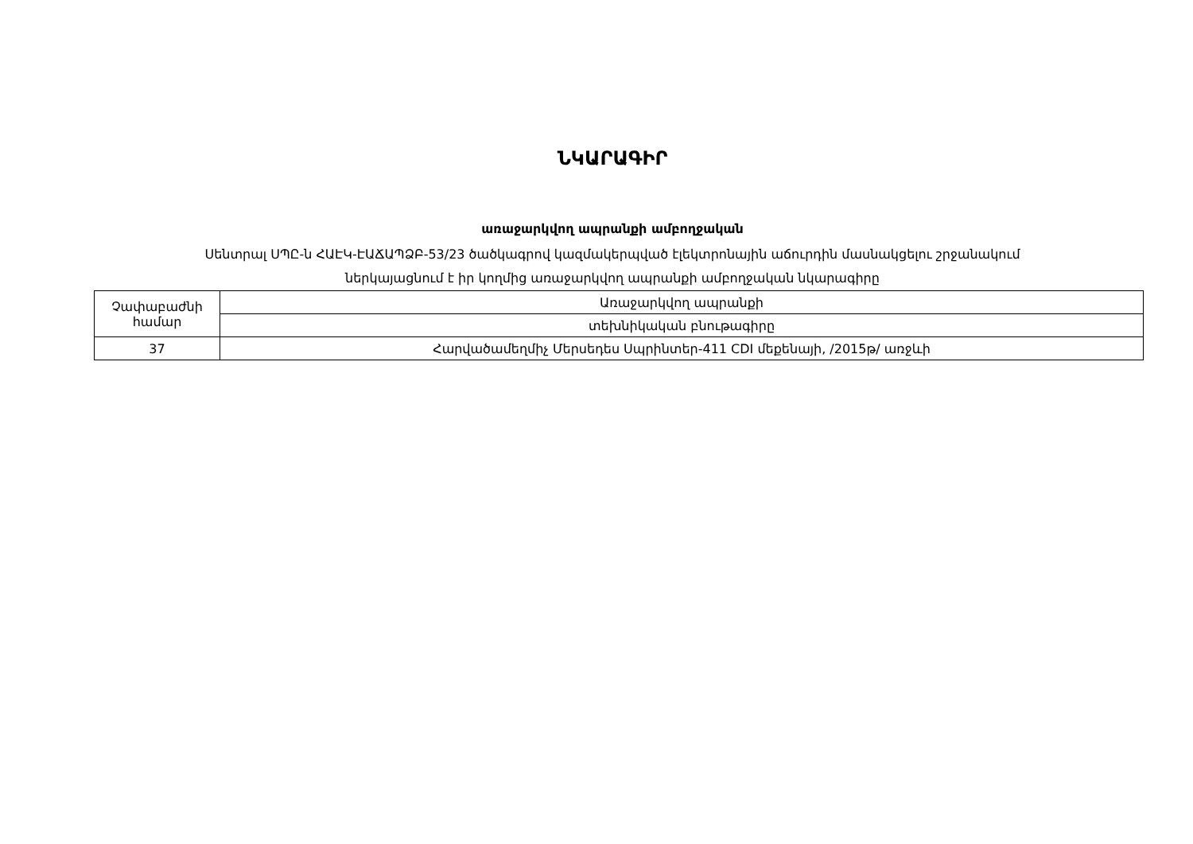ՆԿԱՐԱԳԻՐ
առաջարկվող ապրանքի ամբողջական
Սենտրալ ՍՊԸ-ն ՀԱԷԿ-ԷԱՃԱՊՁԲ-53/23 ծածկագրով կազմակերպված էլեկտրոնային աճուրդին մասնակցելու շրջանակում
ներկայացնում է իր կողմից առաջարկվող ապրանքի ամբողջական նկարագիրը
| Չափաբաժնի համար | Առաջարկվող ապրանքի |
| | տեխնիկական բնութագիրը |
| 37 | Հարվածամեղմիչ Մերսեդես Սպրինտեր-411 CDI մեքենայի, /2015թ/ առջևի |